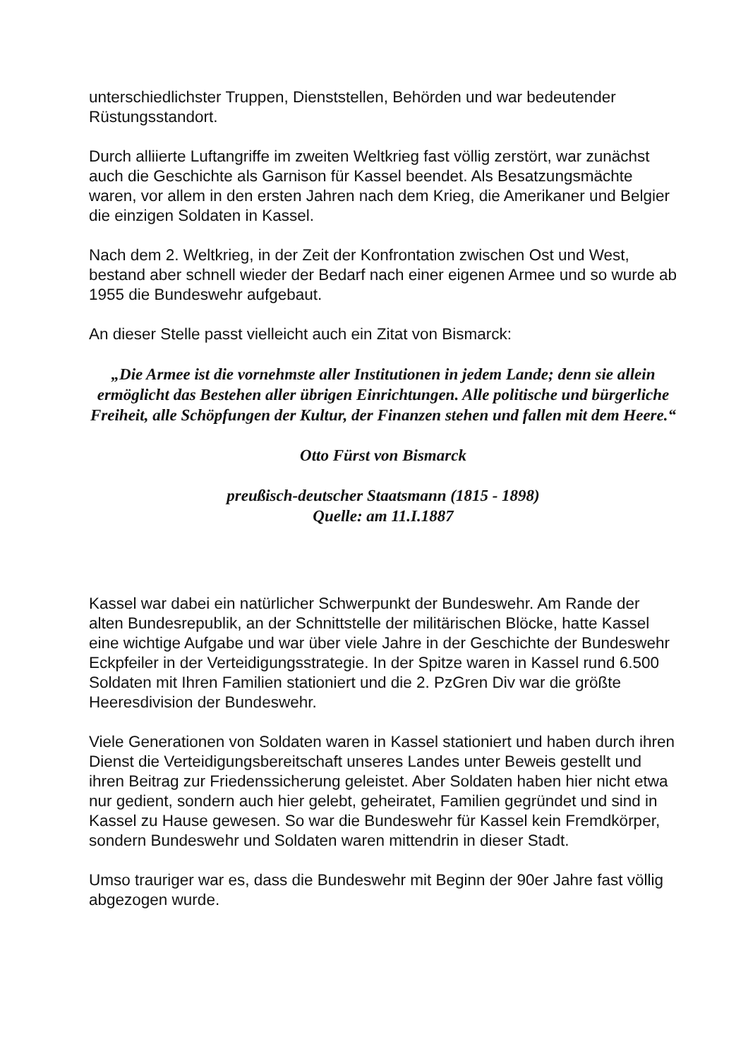unterschiedlichster Truppen, Dienststellen, Behörden und war bedeutender Rüstungsstandort.
Durch alliierte Luftangriffe im zweiten Weltkrieg fast völlig zerstört, war zunächst auch die Geschichte als Garnison für Kassel beendet. Als Besatzungsmächte waren, vor allem in den ersten Jahren nach dem Krieg, die Amerikaner und Belgier die einzigen Soldaten in Kassel.
Nach dem 2. Weltkrieg, in der Zeit der Konfrontation zwischen Ost und West, bestand aber schnell wieder der Bedarf nach einer eigenen Armee und so wurde ab 1955 die Bundeswehr aufgebaut.
An dieser Stelle passt vielleicht auch ein Zitat von Bismarck:
„Die Armee ist die vornehmste aller Institutionen in jedem Lande; denn sie allein ermöglicht das Bestehen aller übrigen Einrichtungen. Alle politische und bürgerliche Freiheit, alle Schöpfungen der Kultur, der Finanzen stehen und fallen mit dem Heere.“
Otto Fürst von Bismarck
preußisch-deutscher Staatsmann (1815 - 1898)
Quelle: am 11.I.1887
Kassel war dabei ein natürlicher Schwerpunkt der Bundeswehr. Am Rande der alten Bundesrepublik, an der Schnittstelle der militärischen Blöcke, hatte Kassel eine wichtige Aufgabe und war über viele Jahre in der Geschichte der Bundeswehr Eckpfeiler in der Verteidigungsstrategie. In der Spitze waren in Kassel rund 6.500 Soldaten mit Ihren Familien stationiert und die 2. PzGren Div war die größte Heeresdivision der Bundeswehr.
Viele Generationen von Soldaten waren in Kassel stationiert und haben durch ihren Dienst die Verteidigungsbereitschaft unseres Landes unter Beweis gestellt und ihren Beitrag zur Friedenssicherung geleistet. Aber Soldaten haben hier nicht etwa nur gedient, sondern auch hier gelebt, geheiratet, Familien gegründet und sind in Kassel zu Hause gewesen. So war die Bundeswehr für Kassel kein Fremdkörper, sondern Bundeswehr und Soldaten waren mittendrin in dieser Stadt.
Umso trauriger war es, dass die Bundeswehr mit Beginn der 90er Jahre fast völlig abgezogen wurde.